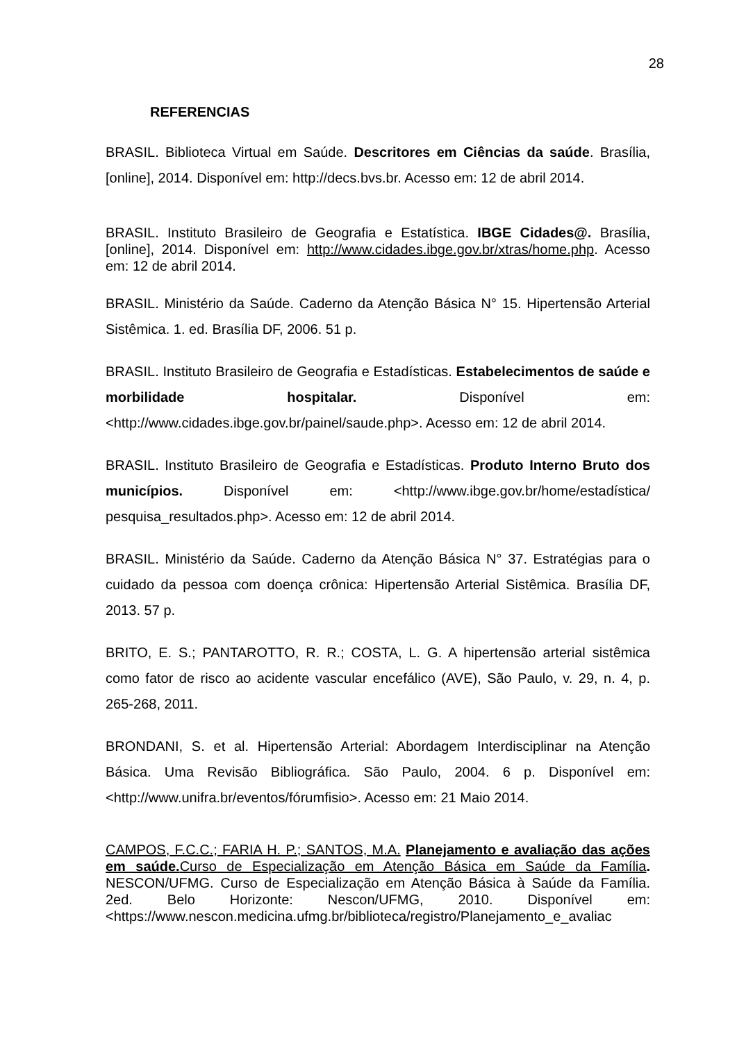28
REFERENCIAS
BRASIL. Biblioteca Virtual em Saúde. Descritores em Ciências da saúde. Brasília,[online], 2014. Disponível em: http://decs.bvs.br. Acesso em: 12 de abril 2014.
BRASIL. Instituto Brasileiro de Geografia e Estatística. IBGE Cidades@. Brasília,[online], 2014. Disponível em: http://www.cidades.ibge.gov.br/xtras/home.php. Acesso em: 12 de abril 2014.
BRASIL. Ministério da Saúde. Caderno da Atenção Básica N° 15. Hipertensão Arterial Sistêmica. 1. ed. Brasília DF, 2006. 51 p.
BRASIL. Instituto Brasileiro de Geografia e Estadísticas. Estabelecimentos de saúde e morbilidade hospitalar. Disponível em: <http://www.cidades.ibge.gov.br/painel/saude.php>. Acesso em: 12 de abril 2014.
BRASIL. Instituto Brasileiro de Geografia e Estadísticas. Produto Interno Bruto dos municípios. Disponível em: <http://www.ibge.gov.br/home/estadística/ pesquisa_resultados.php>. Acesso em: 12 de abril 2014.
BRASIL. Ministério da Saúde. Caderno da Atenção Básica N° 37. Estratégias para o cuidado da pessoa com doença crônica: Hipertensão Arterial Sistêmica. Brasília DF, 2013. 57 p.
BRITO, E. S.; PANTAROTTO, R. R.; COSTA, L. G. A hipertensão arterial sistêmica como fator de risco ao acidente vascular encefálico (AVE), São Paulo, v. 29, n. 4, p. 265-268, 2011.
BRONDANI, S. et al. Hipertensão Arterial: Abordagem Interdisciplinar na Atenção Básica. Uma Revisão Bibliográfica. São Paulo, 2004. 6 p. Disponível em: <http://www.unifra.br/eventos/fórumfisio>. Acesso em: 21 Maio 2014.
CAMPOS, F.C.C.; FARIA H. P.; SANTOS, M.A. Planejamento e avaliação das ações em saúde. Curso de Especialização em Atenção Básica em Saúde da Família. NESCON/UFMG. Curso de Especialização em Atenção Básica à Saúde da Família. 2ed. Belo Horizonte: Nescon/UFMG, 2010. Disponível em: <https://www.nescon.medicina.ufmg.br/biblioteca/registro/Planejamento_e_avaliac